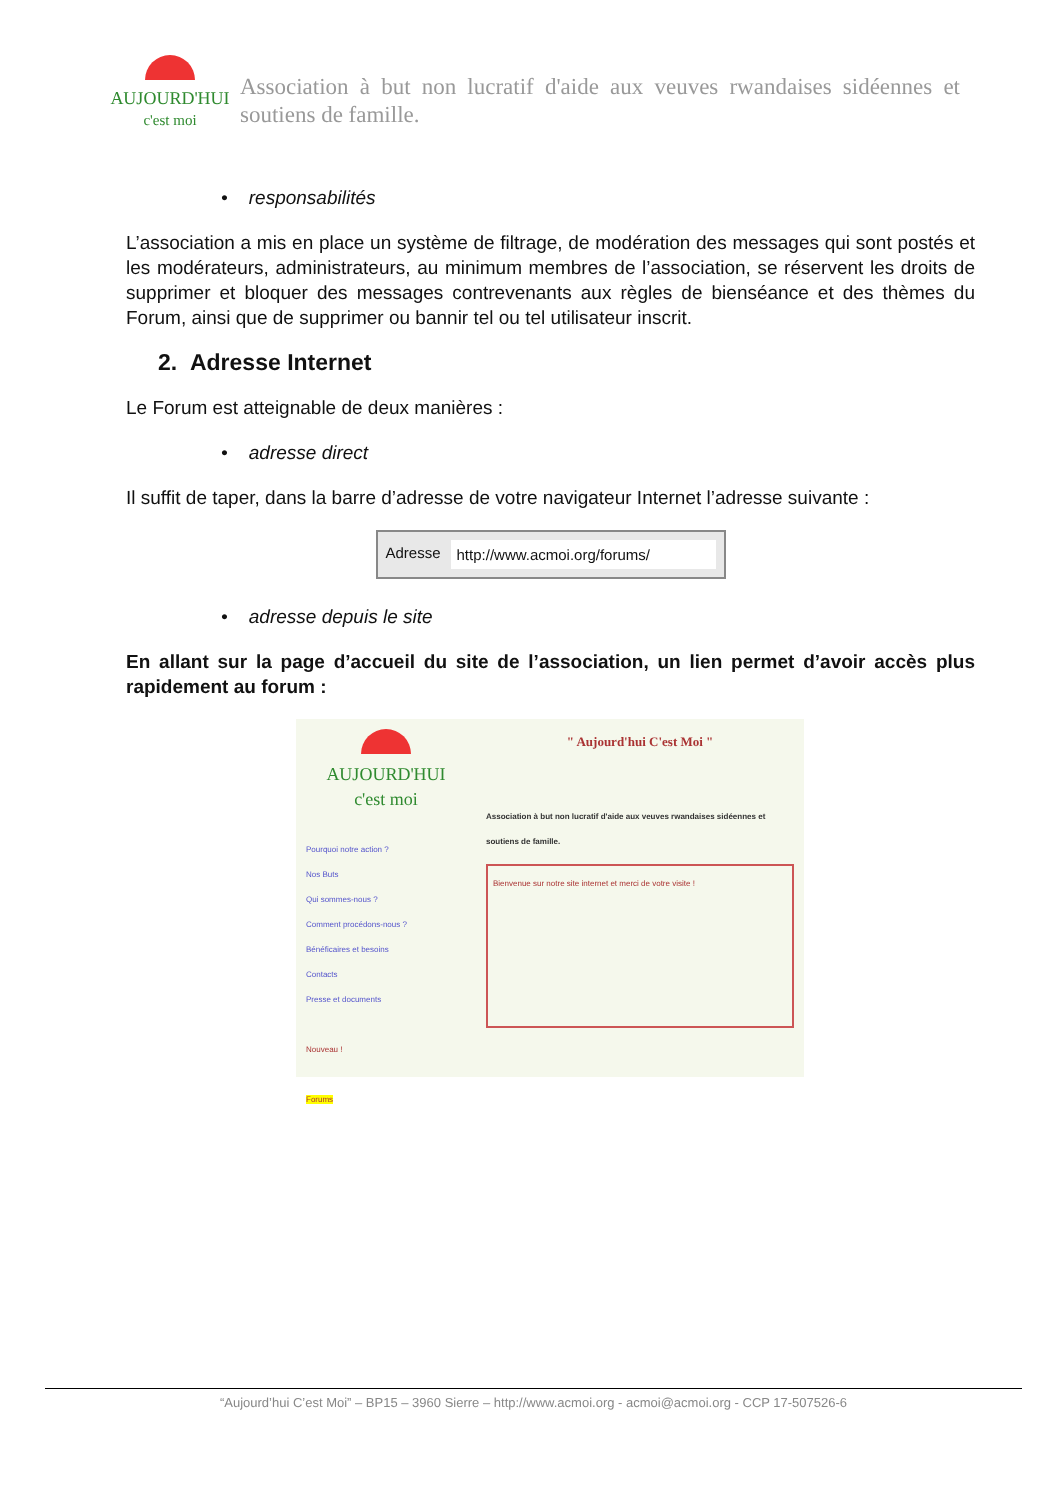AUJOURD'HUI
c'est moi
Association à but non lucratif d'aide aux veuves rwandaises sidéennes et soutiens de famille.
• responsabilités
L’association a mis en place un système de filtrage, de modération des messages qui sont postés et les modérateurs, administrateurs, au minimum membres de l’association, se réservent les droits de supprimer et bloquer des messages contrevenants aux règles de bienséance et des thèmes du Forum, ainsi que de supprimer ou bannir tel ou tel utilisateur inscrit.
2. Adresse Internet
Le Forum est atteignable de deux manières :
• adresse direct
Il suffit de taper, dans la barre d’adresse de votre navigateur Internet l’adresse suivante :
Adresse http://www.acmoi.org/forums/
• adresse depuis le site
En allant sur la page d’accueil du site de l’association, un lien permet d’avoir accès plus rapidement au forum :
AUJOURD'HUI
c'est moi
Pourquoi notre action ?
Nos Buts
Qui sommes-nous ?
Comment procédons-nous ?
Bénéficaires et besoins
Contacts
Presse et documents
Nouveau !
Forums
" Aujourd'hui C'est Moi "
Association à but non lucratif d'aide aux veuves rwandaises sidéennes et soutiens de famille.
Bienvenue sur notre site internet et merci de votre visite !
“Aujourd’hui C’est Moi” – BP15 – 3960 Sierre – http://www.acmoi.org - acmoi@acmoi.org - CCP 17-507526-6